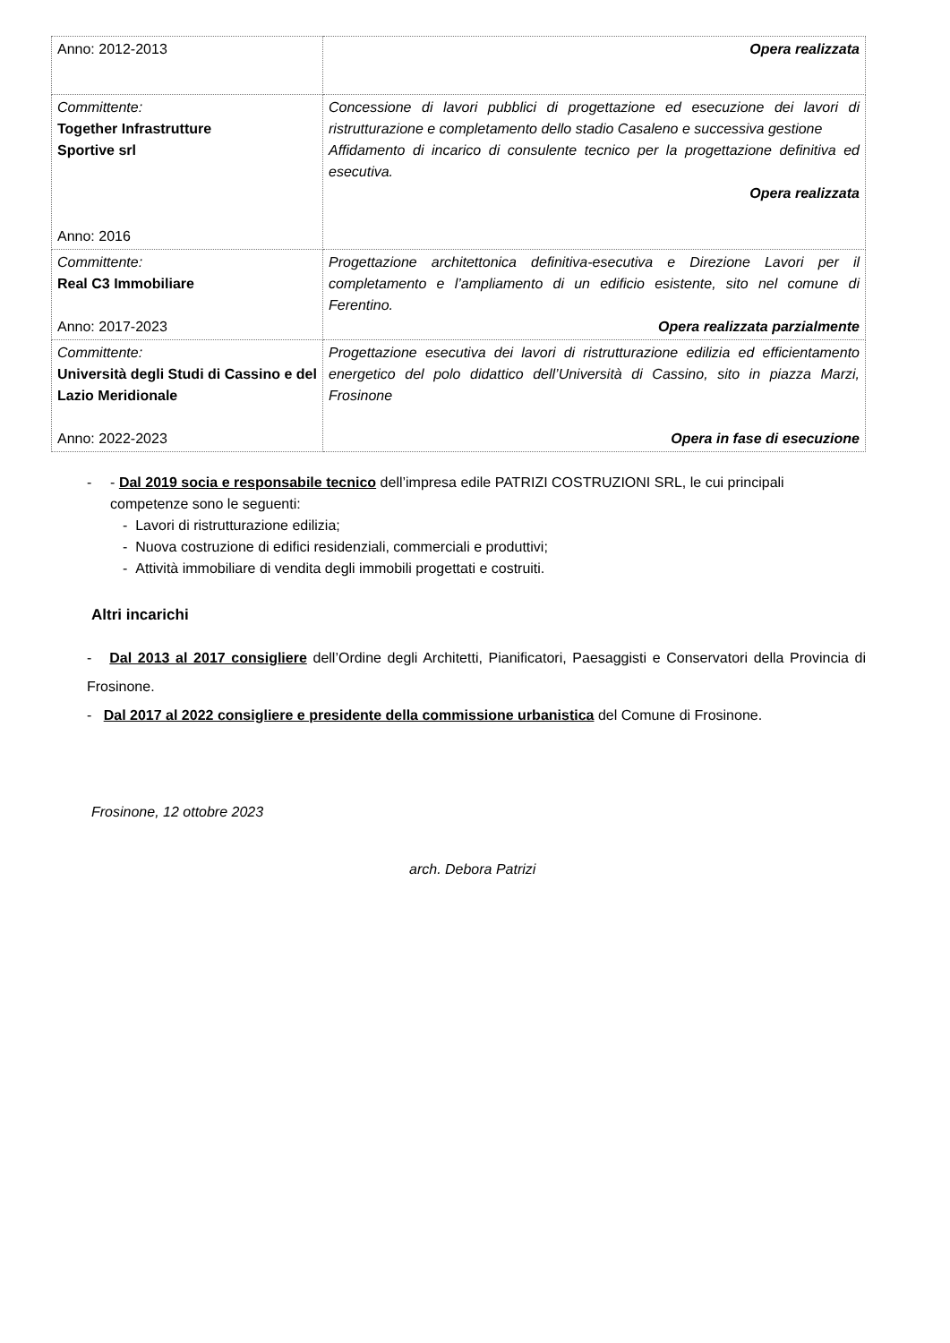| Anno: 2012-2013 | Opera realizzata |
| Committente: Together Infrastrutture Sportive srl Anno: 2016 | Concessione di lavori pubblici di progettazione ed esecuzione dei lavori di ristrutturazione e completamento dello stadio Casaleno e successiva gestione Affidamento di incarico di consulente tecnico per la progettazione definitiva ed esecutiva. Opera realizzata |
| Committente: Real C3 Immobiliare Anno: 2017-2023 | Progettazione architettonica definitiva-esecutiva e Direzione Lavori per il completamento e l’ampliamento di un edificio esistente, sito nel comune di Ferentino. Opera realizzata parzialmente |
| Committente: Università degli Studi di Cassino e del Lazio Meridionale Anno: 2022-2023 | Progettazione esecutiva dei lavori di ristrutturazione edilizia ed efficientamento energetico del polo didattico dell’Università di Cassino, sito in piazza Marzi, Frosinone Opera in fase di esecuzione |
- - Dal 2019 socia e responsabile tecnico dell’impresa edile PATRIZI COSTRUZIONI SRL, le cui principali competenze sono le seguenti:
- Lavori di ristrutturazione edilizia;
- Nuova costruzione di edifici residenziali, commerciali e produttivi;
- Attività immobiliare di vendita degli immobili progettati e costruiti.
Altri incarichi
- Dal 2013 al 2017 consigliere dell’Ordine degli Architetti, Pianificatori, Paesaggisti e Conservatori della Provincia di Frosinone.
- Dal 2017 al 2022 consigliere e presidente della commissione urbanistica del Comune di Frosinone.
Frosinone, 12 ottobre 2023
arch. Debora Patrizi